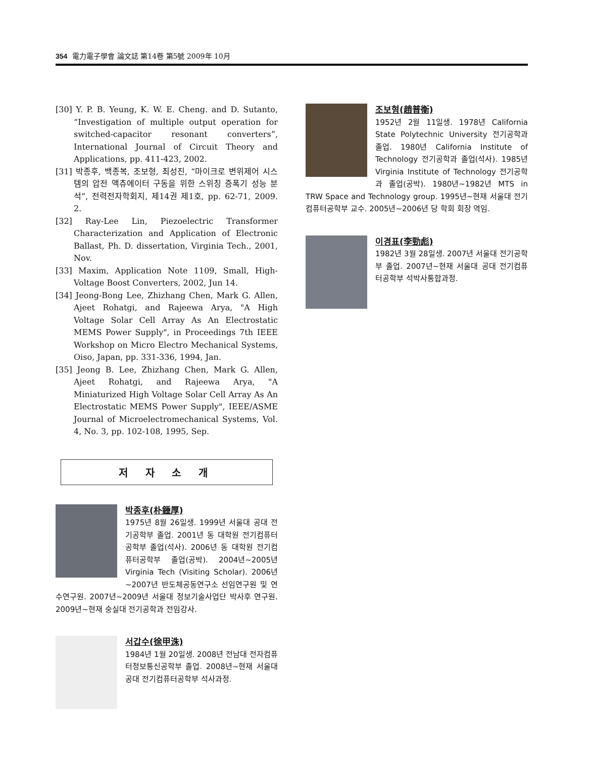354 電力電子學會 論文誌 第14卷 第5號 2009年 10月
[30] Y. P. B. Yeung, K. W. E. Cheng. and D. Sutanto, “Investigation of multiple output operation for switched-capacitor resonant converters”, International Journal of Circuit Theory and Applications, pp. 411-423, 2002.
[31] 박종후, 백종복, 조보형, 최성진, “마이크로 변위제어 시스템의 압전 액츄에이터 구동을 위한 스위칭 증폭기 성능 분석”, 전력전자학회지, 제14권 제1호, pp. 62-71, 2009. 2.
[32] Ray-Lee Lin, Piezoelectric Transformer Characterization and Application of Electronic Ballast, Ph. D. dissertation, Virginia Tech., 2001, Nov.
[33] Maxim, Application Note 1109, Small, High-Voltage Boost Converters, 2002, Jun 14.
[34] Jeong-Bong Lee, Zhizhang Chen, Mark G. Allen, Ajeet Rohatgi, and Rajeewa Arya, "A High Voltage Solar Cell Array As An Electrostatic MEMS Power Supply", in Proceedings 7th IEEE Workshop on Micro Electro Mechanical Systems, Oiso, Japan, pp. 331-336, 1994, Jan.
[35] Jeong B. Lee, Zhizhang Chen, Mark G. Allen, Ajeet Rohatgi, and Rajeewa Arya, "A Miniaturized High Voltage Solar Cell Array As An Electrostatic MEMS Power Supply", IEEE/ASME Journal of Microelectromechanical Systems, Vol. 4, No. 3, pp. 102-108, 1995, Sep.
저 자 소 개
박종후(朴鍾厚)
1975년 8월 26일생. 1999년 서울대 공대 전기공학부 졸업. 2001년 동 대학원 전기컴퓨터공학부 졸업(석사). 2006년 동 대학원 전기컴퓨터공학부 졸업(공박). 2004년~2005년 Virginia Tech (Visiting Scholar). 2006년~2007년 반도체공동연구소 선임연구원 및 연수연구원. 2007년~2009년 서울대 정보기술사업단 박사후 연구원. 2009년~현재 숭실대 전기공학과 전임강사.
서갑수(徐甲洙)
1984년 1월 20일생. 2008년 전남대 전자컴퓨터정보통신공학부 졸업. 2008년~현재 서울대 공대 전기컴퓨터공학부 석사과정.
조보형(趙普衡)
1952년 2월 11일생. 1978년 California State Polytechnic University 전기공학과 졸업. 1980년 California Institute of Technology 전기공학과 졸업(석사). 1985년 Virginia Institute of Technology 전기공학과 졸업(공박). 1980년~1982년 MTS in TRW Space and Technology group. 1995년~현재 서울대 전기컴퓨터공학부 교수. 2005년~2006년 당 학회 회장 역임.
이경표(李勁彪)
1982년 3월 28일생. 2007년 서울대 전기공학부 졸업. 2007년~현재 서울대 공대 전기컴퓨터공학부 석박사통합과정.